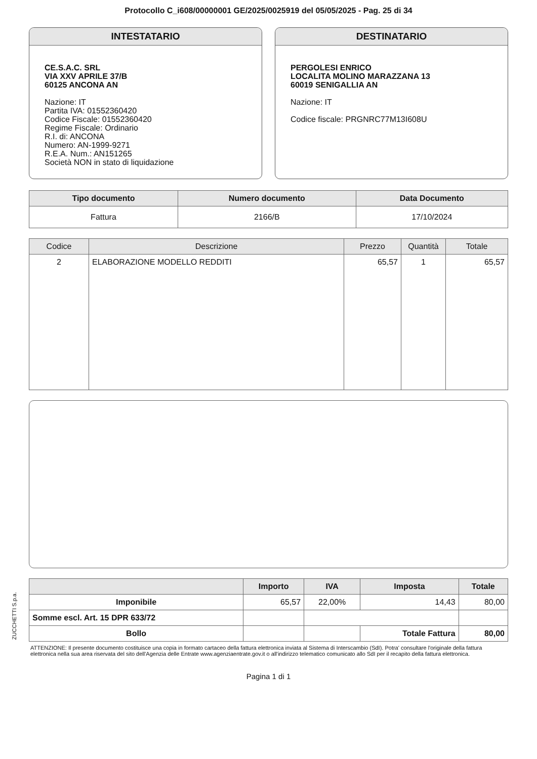Protocollo C_i608/00000001 GE/2025/0025919 del 05/05/2025 - Pag. 25 di 34
INTESTATARIO
CE.S.A.C. SRL
VIA XXV APRILE 37/B
60125 ANCONA AN
Nazione: IT
Partita IVA: 01552360420
Codice Fiscale: 01552360420
Regime Fiscale: Ordinario
R.I. di: ANCONA
Numero: AN-1999-9271
R.E.A. Num.: AN151265
Società NON in stato di liquidazione
DESTINATARIO
PERGOLESI ENRICO
LOCALITA MOLINO MARAZZANA 13
60019 SENIGALLIA AN
Nazione: IT
Codice fiscale: PRGNRC77M13I608U
| Tipo documento | Numero documento | Data Documento |
| --- | --- | --- |
| Fattura | 2166/B | 17/10/2024 |
| Codice | Descrizione | Prezzo | Quantità | Totale |
| --- | --- | --- | --- | --- |
| 2 | ELABORAZIONE MODELLO REDDITI | 65,57 | 1 | 65,57 |
| | Importo | IVA | Imposta | Totale |
| --- | --- | --- | --- | --- |
| Imponibile | 65,57 | 22,00% | 14,43 | 80,00 |
| Somme escl. Art. 15 DPR 633/72 | | | | |
| Bollo | | | Totale Fattura | 80,00 |
ATTENZIONE: Il presente documento costituisce una copia in formato cartaceo della fattura elettronica inviata al Sistema di Interscambio (SdI). Potra' consultare l'originale della fattura elettronica nella sua area riservata del sito dell'Agenzia delle Entrate www.agenziaentrate.gov.it o all'indirizzo telematico comunicato allo SdI per il recapito della fattura elettronica.
Pagina 1 di 1
ZUCCHETTI S.p.a.